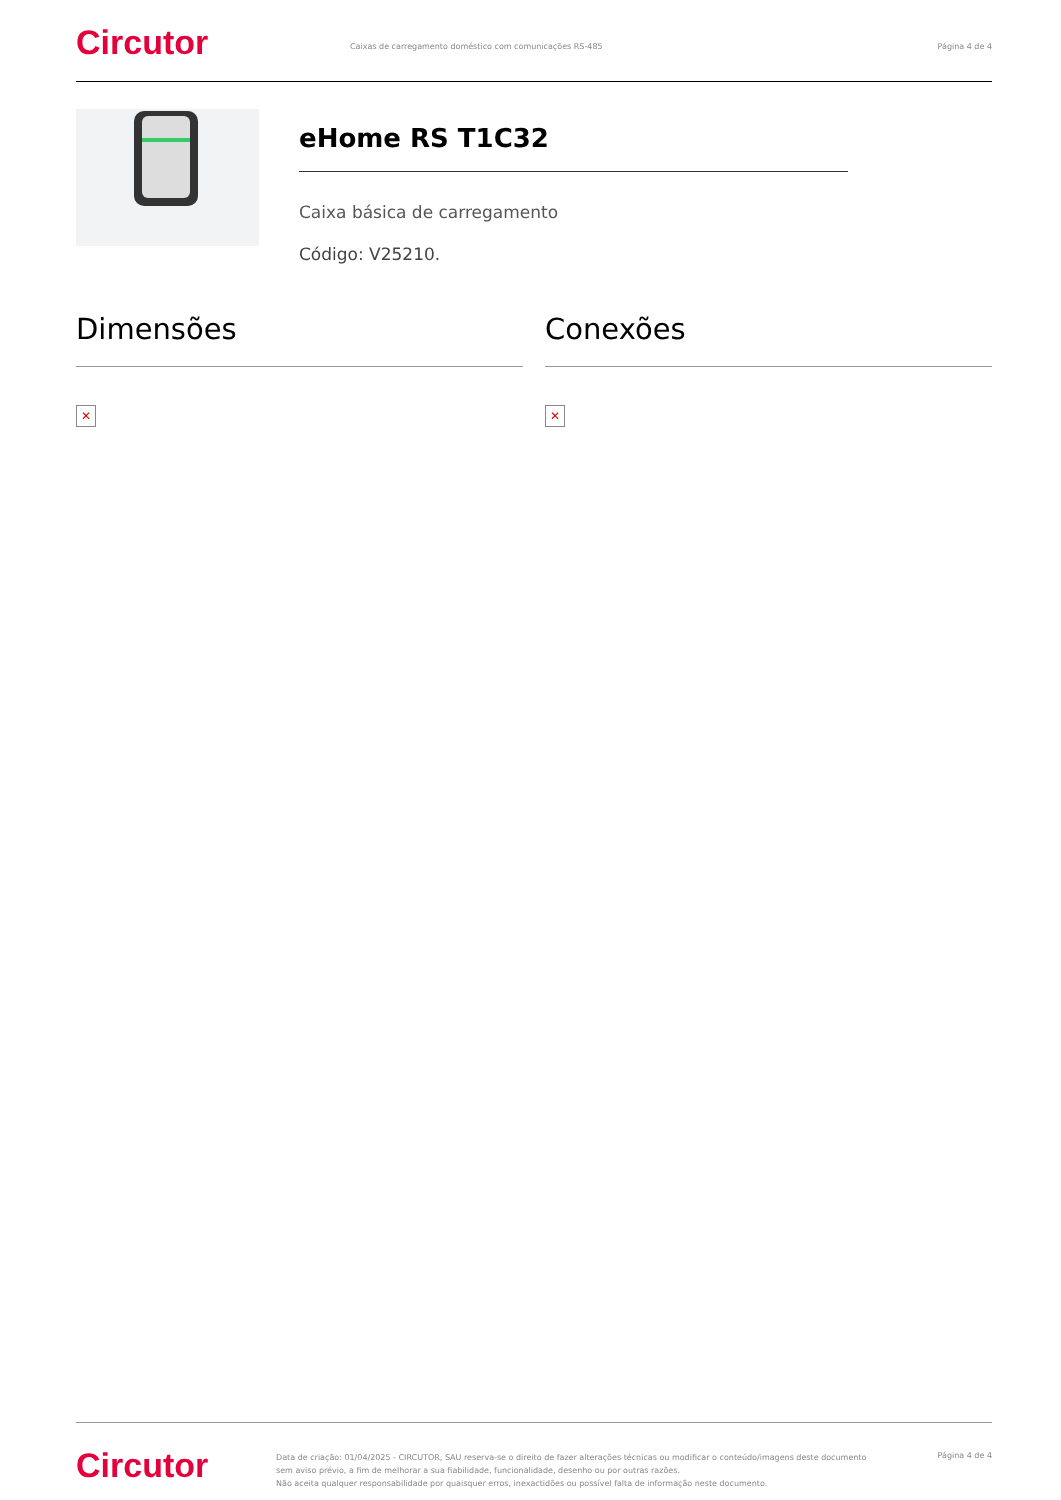Circutor
Caixas de carregamento doméstico com comunicações RS-485
Página 4 de 4
eHome RS T1C32
Caixa básica de carregamento
Código: V25210.
Dimensões
✕
Conexões
✕
Circutor
Data de criação: 01/04/2025 - CIRCUTOR, SAU reserva-se o direito de fazer alterações técnicas ou modificar o conteúdo/imagens deste documento sem aviso prévio, a fim de melhorar a sua fiabilidade, funcionalidade, desenho ou por outras razões.
Não aceita qualquer responsabilidade por quaisquer erros, inexactidões ou possível falta de informação neste documento.
Página 4 de 4